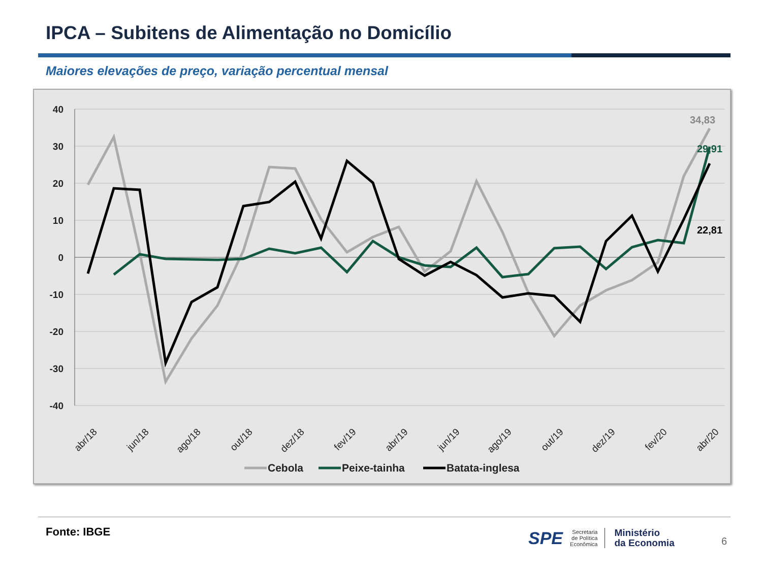IPCA – Subitens de Alimentação no Domicílio
Maiores elevações de preço, variação percentual mensal
40
30
20
10
0
-10
-20
-30
-40
34,83
29,91
22,81
abr/18
jun/18
ago/18
out/18
dez/18
fev/19
abr/19
jun/19
ago/19
out/19
dez/19
fev/20
abr/20
Cebola
Peixe-tainha
Batata-inglesa
Fonte: IBGE
SPE
Secretaria
de Política
Econômica
Ministério
da Economia
6